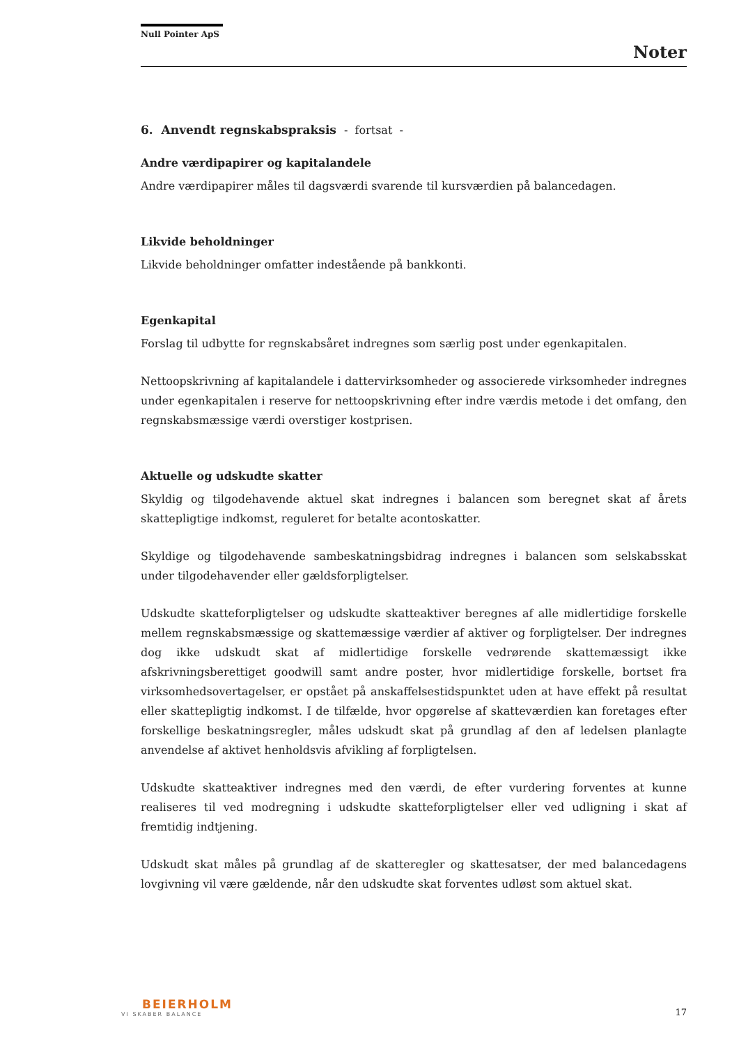Null Pointer ApS
Noter
6. Anvendt regnskabspraksis - fortsat -
Andre værdipapirer og kapitalandele
Andre værdipapirer måles til dagsværdi svarende til kursværdien på balancedagen.
Likvide beholdninger
Likvide beholdninger omfatter indestående på bankkonti.
Egenkapital
Forslag til udbytte for regnskabsåret indregnes som særlig post under egenkapitalen.
Nettoopskrivning af kapitalandele i dattervirksomheder og associerede virksomheder indregnes under egenkapitalen i reserve for nettoopskrivning efter indre værdis metode i det omfang, den regnskabsmæssige værdi overstiger kostprisen.
Aktuelle og udskudte skatter
Skyldig og tilgodehavende aktuel skat indregnes i balancen som beregnet skat af årets skattepligtige indkomst, reguleret for betalte acontoskatter.
Skyldige og tilgodehavende sambeskatningsbidrag indregnes i balancen som selskabsskat under tilgodehavender eller gældsforpligtelser.
Udskudte skatteforpligtelser og udskudte skatteaktiver beregnes af alle midlertidige forskelle mellem regnskabsmæssige og skattemæssige værdier af aktiver og forpligtelser. Der indregnes dog ikke udskudt skat af midlertidige forskelle vedrørende skattemæssigt ikke afskrivningsberettiget goodwill samt andre poster, hvor midlertidige forskelle, bortset fra virksomhedsovertagelser, er opstået på anskaffelsestidspunktet uden at have effekt på resultat eller skattepligtig indkomst. I de tilfælde, hvor opgørelse af skatteværdien kan foretages efter forskellige beskatningsregler, måles udskudt skat på grundlag af den af ledelsen planlagte anvendelse af aktivet henholdsvis afvikling af forpligtelsen.
Udskudte skatteaktiver indregnes med den værdi, de efter vurdering forventes at kunne realiseres til ved modregning i udskudte skatteforpligtelser eller ved udligning i skat af fremtidig indtjening.
Udskudt skat måles på grundlag af de skatteregler og skattesatser, der med balancedagens lovgivning vil være gældende, når den udskudte skat forventes udløst som aktuel skat.
BEIERHOLM
VI SKABER BALANCE
17